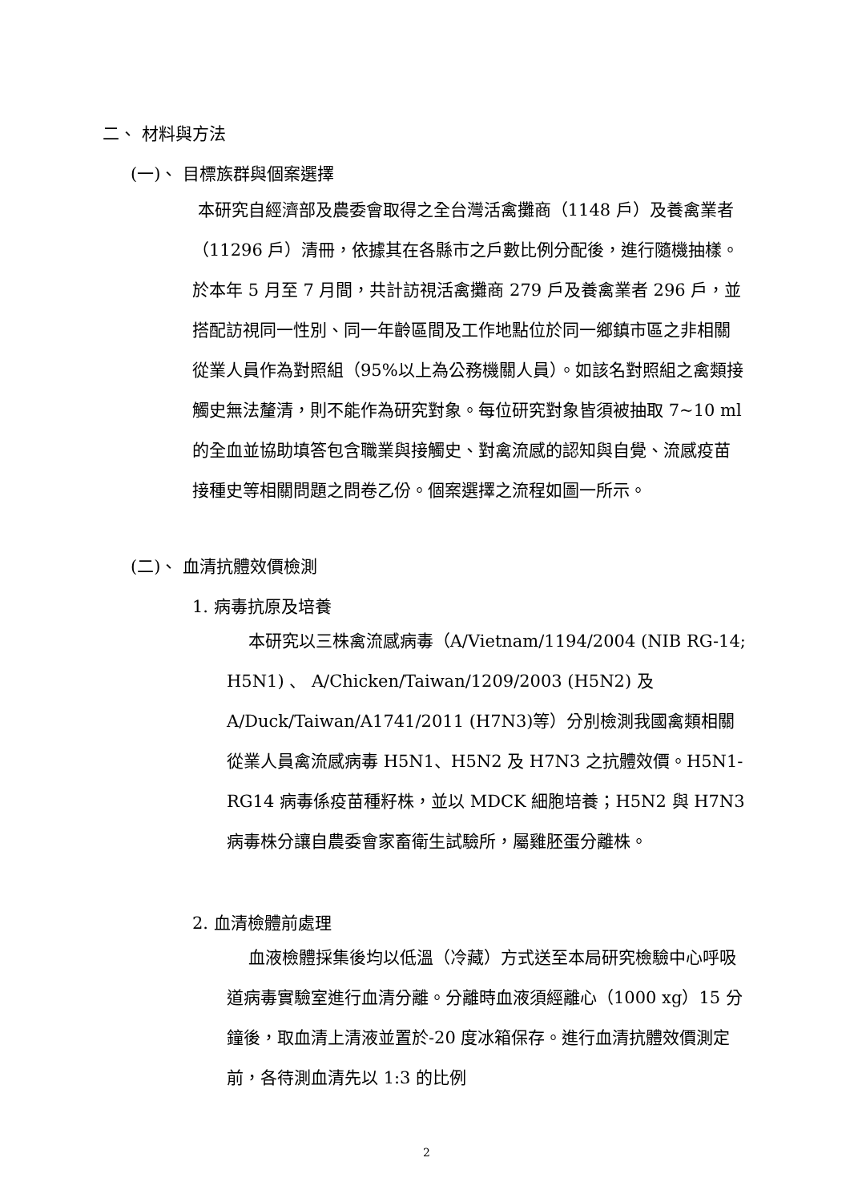二、 材料與方法
(一)、 目標族群與個案選擇
本研究自經濟部及農委會取得之全台灣活禽攤商（1148 戶）及養禽業者（11296 戶）清冊，依據其在各縣市之戶數比例分配後，進行隨機抽樣。於本年 5 月至 7 月間，共計訪視活禽攤商 279 戶及養禽業者 296 戶，並搭配訪視同一性別、同一年齡區間及工作地點位於同一鄉鎮市區之非相關從業人員作為對照組（95%以上為公務機關人員）。如該名對照組之禽類接觸史無法釐清，則不能作為研究對象。每位研究對象皆須被抽取 7~10 ml 的全血並協助填答包含職業與接觸史、對禽流感的認知與自覺、流感疫苗接種史等相關問題之問卷乙份。個案選擇之流程如圖一所示。
(二)、 血清抗體效價檢測
1. 病毒抗原及培養
本研究以三株禽流感病毒（A/Vietnam/1194/2004 (NIB RG-14; H5N1) 、 A/Chicken/Taiwan/1209/2003 (H5N2) 及 A/Duck/Taiwan/A1741/2011 (H7N3)等）分別檢測我國禽類相關從業人員禽流感病毒 H5N1、H5N2 及 H7N3 之抗體效價。H5N1-RG14 病毒係疫苗種籽株，並以 MDCK 細胞培養；H5N2 與 H7N3 病毒株分讓自農委會家畜衛生試驗所，屬雞胚蛋分離株。
2. 血清檢體前處理
血液檢體採集後均以低溫（冷藏）方式送至本局研究檢驗中心呼吸道病毒實驗室進行血清分離。分離時血液須經離心（1000 xg）15 分鐘後，取血清上清液並置於-20 度冰箱保存。進行血清抗體效價測定前，各待測血清先以 1:3 的比例
2